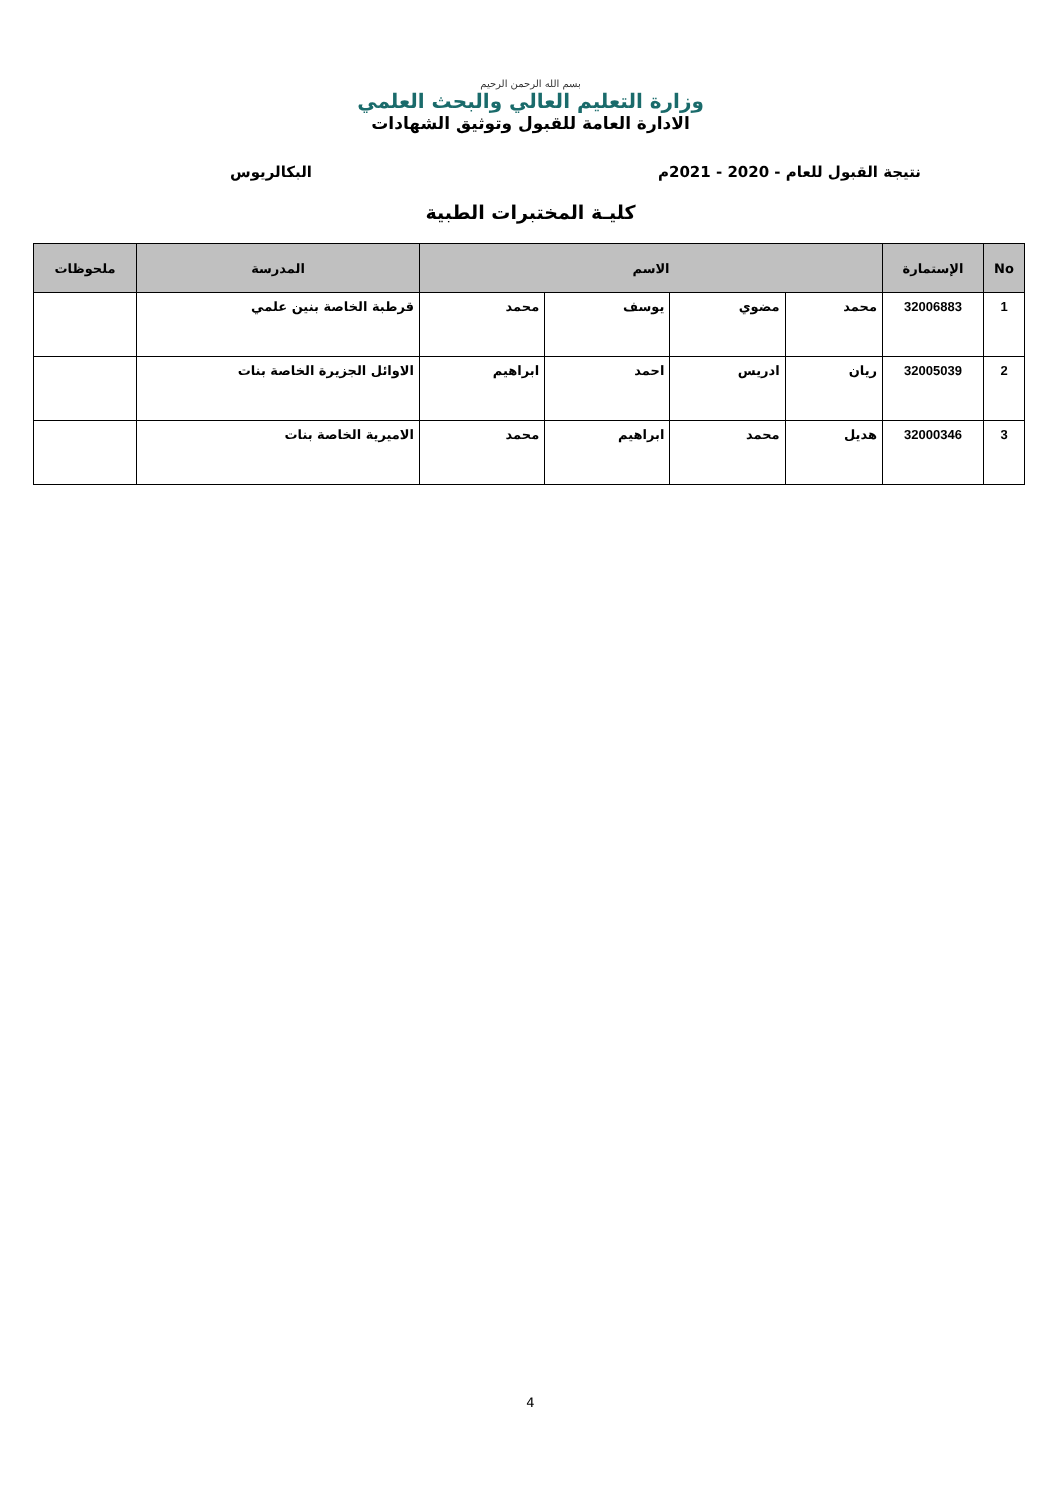بسم الله الرحمن الرحيم
وزارة التعليم العالي والبحث العلمي
الادارة العامة للقبول وتوثيق الشهادات
نتيجة القبول للعام - 2020 - 2021م البكالريوس
كليـة المختبرات الطبية
| No | الإستمارة | الاسم | | | | المدرسة | ملحوظات |
| --- | --- | --- | --- | --- | --- | --- | --- |
| 1 | 32006883 | محمد | مضوي | يوسف | محمد | قرطبة الخاصة بنين علمي | |
| 2 | 32005039 | ريان | ادريس | احمد | ابراهيم | الاوائل الجزيرة الخاصة بنات | |
| 3 | 32000346 | هديل | محمد | ابراهيم | محمد | الاميرية الخاصة بنات | |
4